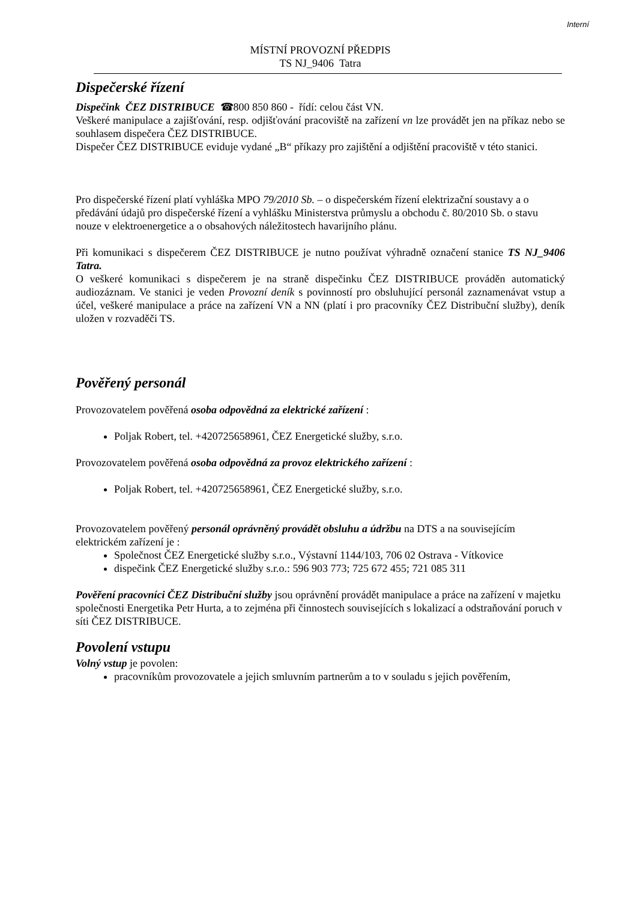Interní
MÍSTNÍ PROVOZNÍ PŘEDPIS
TS NJ_9406 Tatra
Dispečerské řízení
Dispečink ČEZ DISTRIBUCE ☎800 850 860 - řídí: celou část VN.
Veškeré manipulace a zajišťování, resp. odjišťování pracoviště na zařízení vn lze provádět jen na příkaz nebo se souhlasem dispečera ČEZ DISTRIBUCE.
Dispečer ČEZ DISTRIBUCE eviduje vydané „B“ příkazy pro zajištění a odjištění pracoviště v této stanici.
Pro dispečerské řízení platí vyhláška MPO 79/2010 Sb. – o dispečerském řízení elektrizační soustavy a o předávání údajů pro dispečerské řízení a vyhlášku Ministerstva průmyslu a obchodu č. 80/2010 Sb. o stavu nouze v elektroenergetice a o obsahových náležitostech havarijního plánu.
Při komunikaci s dispečerem ČEZ DISTRIBUCE je nutno používat výhradně označení stanice TS NJ_9406 Tatra.
O veškeré komunikaci s dispečerem je na straně dispečinku ČEZ DISTRIBUCE prováděn automatický audiozáznam. Ve stanici je veden Provozní deník s povinností pro obsluhující personál zaznamenávat vstup a účel, veškeré manipulace a práce na zařízení VN a NN (platí i pro pracovníky ČEZ Distribuční služby), deník uložen v rozvaděči TS.
Pověřený personál
Provozovatelem pověřená osoba odpovědná za elektrické zařízení :
Poljak Robert, tel. +420725658961, ČEZ Energetické služby, s.r.o.
Provozovatelem pověřená osoba odpovědná za provoz elektrického zařízení :
Poljak Robert, tel. +420725658961, ČEZ Energetické služby, s.r.o.
Provozovatelem pověřený personál oprávněný provádět obsluhu a údržbu na DTS a na souvisejícím elektrickém zařízení je :
Společnost ČEZ Energetické služby s.r.o., Výstavní 1144/103, 706 02 Ostrava - Vítkovice
dispečink ČEZ Energetické služby s.r.o.: 596 903 773; 725 672 455; 721 085 311
Pověření pracovníci ČEZ Distribuční služby jsou oprávnění provádět manipulace a práce na zařízení v majetku společnosti Energetika Petr Hurta, a to zejména při činnostech souvisejících s lokalizací a odstraňování poruch v síti ČEZ DISTRIBUCE.
Povolení vstupu
Volný vstup je povolen:
pracovníkům provozovatele a jejich smluvním partnerům a to v souladu s jejich pověřením,